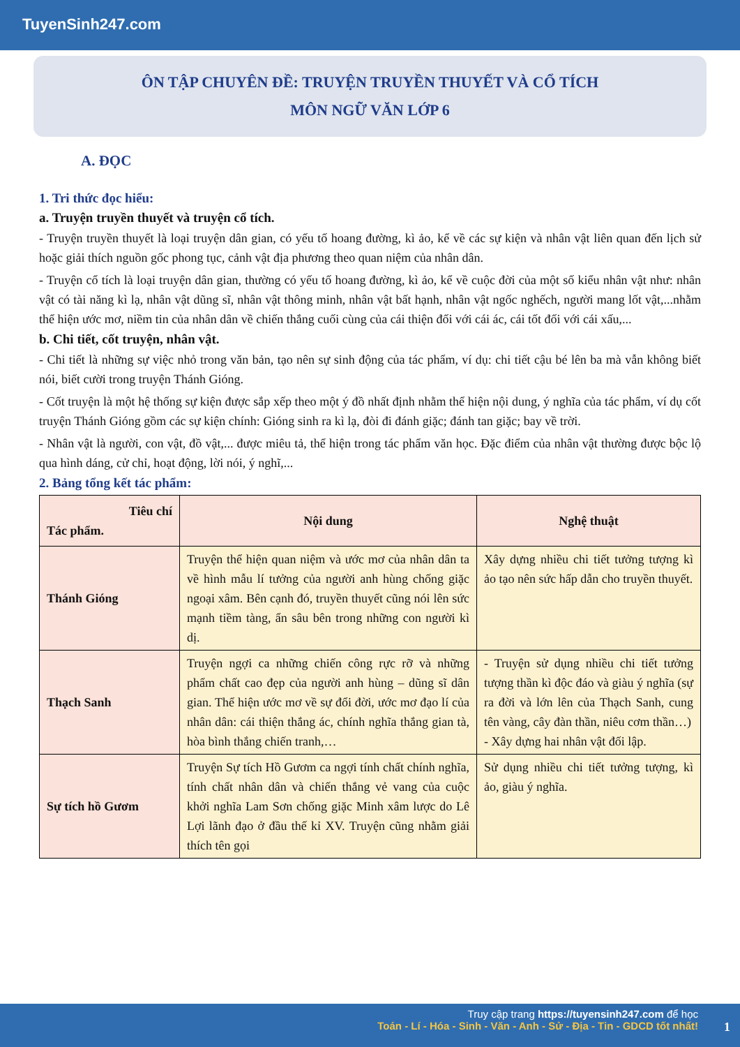TuyenSinh247.com
ÔN TẬP CHUYÊN ĐỀ: TRUYỆN TRUYỀN THUYẾT VÀ CỔ TÍCH
MÔN NGỮ VĂN LỚP 6
A. ĐỌC
1. Tri thức đọc hiểu:
a. Truyện truyền thuyết và truyện cổ tích.
- Truyện truyền thuyết là loại truyện dân gian, có yếu tố hoang đường, kì ảo, kể về các sự kiện và nhân vật liên quan đến lịch sử hoặc giải thích nguồn gốc phong tục, cảnh vật địa phương theo quan niệm của nhân dân.
- Truyện cổ tích là loại truyện dân gian, thường có yếu tố hoang đường, kì ảo, kể về cuộc đời của một số kiểu nhân vật như: nhân vật có tài năng kì lạ, nhân vật dũng sĩ, nhân vật thông minh, nhân vật bất hạnh, nhân vật ngốc nghếch, người mang lốt vật,...nhằm thể hiện ước mơ, niềm tin của nhân dân về chiến thắng cuối cùng của cái thiện đối với cái ác, cái tốt đối với cái xấu,...
b. Chi tiết, cốt truyện, nhân vật.
- Chi tiết là những sự việc nhỏ trong văn bản, tạo nên sự sinh động của tác phẩm, ví dụ: chi tiết cậu bé lên ba mà vẫn không biết nói, biết cười trong truyện Thánh Gióng.
- Cốt truyện là một hệ thống sự kiện được sắp xếp theo một ý đồ nhất định nhằm thể hiện nội dung, ý nghĩa của tác phẩm, ví dụ cốt truyện Thánh Gióng gồm các sự kiện chính: Gióng sinh ra kì lạ, đòi đi đánh giặc; đánh tan giặc; bay về trời.
- Nhân vật là người, con vật, đồ vật,... được miêu tả, thể hiện trong tác phẩm văn học. Đặc điểm của nhân vật thường được bộc lộ qua hình dáng, cử chỉ, hoạt động, lời nói, ý nghĩ,...
2. Bảng tổng kết tác phẩm:
| Tiêu chí Tác phẩm. | Nội dung | Nghệ thuật |
| --- | --- | --- |
| Thánh Gióng | Truyện thể hiện quan niệm và ước mơ của nhân dân ta về hình mẫu lí tưởng của người anh hùng chống giặc ngoại xâm. Bên cạnh đó, truyền thuyết cũng nói lên sức mạnh tiềm tàng, ẩn sâu bên trong những con người kì dị. | Xây dựng nhiều chi tiết tưởng tượng kì ảo tạo nên sức hấp dẫn cho truyền thuyết. |
| Thạch Sanh | Truyện ngợi ca những chiến công rực rỡ và những phẩm chất cao đẹp của người anh hùng – dũng sĩ dân gian. Thể hiện ước mơ về sự đổi đời, ước mơ đạo lí của nhân dân: cái thiện thắng ác, chính nghĩa thắng gian tà, hòa bình thắng chiến tranh,… | - Truyện sử dụng nhiều chi tiết tưởng tượng thần kì độc đáo và giàu ý nghĩa (sự ra đời và lớn lên của Thạch Sanh, cung tên vàng, cây đàn thần, niêu cơm thần…) - Xây dựng hai nhân vật đối lập. |
| Sự tích hồ Gươm | Truyện Sự tích Hồ Gươm ca ngợi tính chất chính nghĩa, tính chất nhân dân và chiến thắng vẻ vang của cuộc khởi nghĩa Lam Sơn chống giặc Minh xâm lược do Lê Lợi lãnh đạo ở đầu thế kỉ XV. Truyện cũng nhằm giải thích tên gọi | Sử dụng nhiều chi tiết tưởng tượng, kì ảo, giàu ý nghĩa. |
Truy cập trang https://tuyensinh247.com để học
Toán - Lí - Hóa - Sinh - Văn - Anh - Sử - Địa - Tin - GDCD tốt nhất!
1